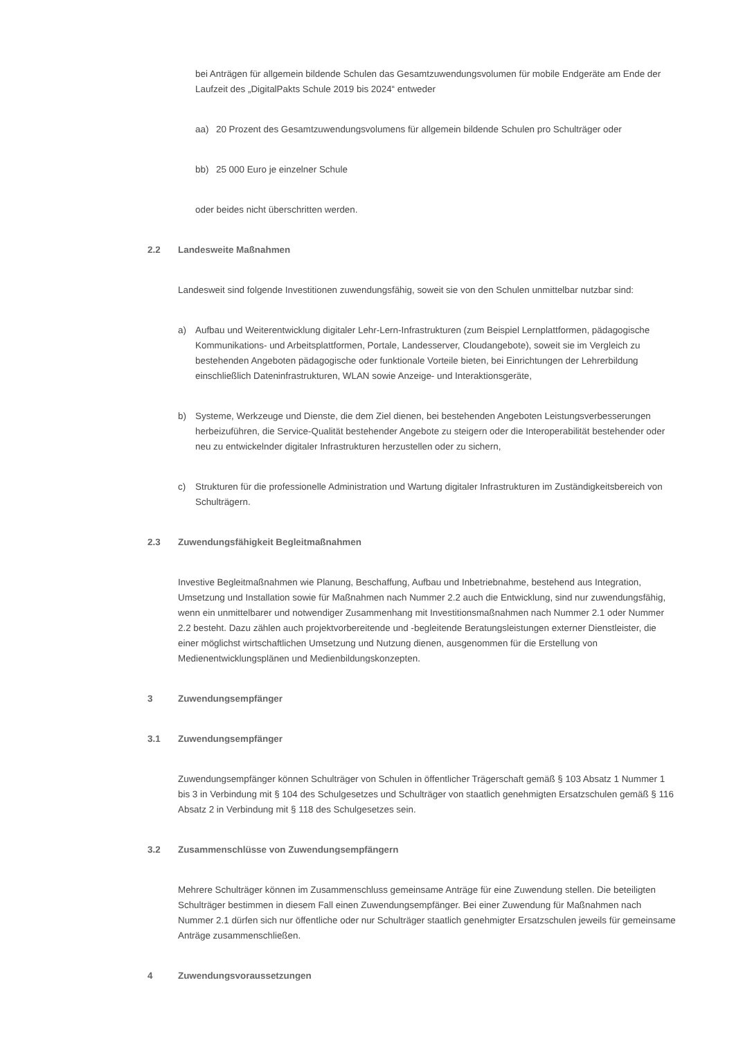bei Anträgen für allgemein bildende Schulen das Gesamtzuwendungsvolumen für mobile Endgeräte am Ende der Laufzeit des „DigitalPakts Schule 2019 bis 2024“ entweder
aa) 20 Prozent des Gesamtzuwendungsvolumens für allgemein bildende Schulen pro Schulträger oder
bb) 25 000 Euro je einzelner Schule
oder beides nicht überschritten werden.
2.2 Landesweite Maßnahmen
Landesweit sind folgende Investitionen zuwendungsfähig, soweit sie von den Schulen unmittelbar nutzbar sind:
a) Aufbau und Weiterentwicklung digitaler Lehr-Lern-Infrastrukturen (zum Beispiel Lernplattformen, pädagogische Kommunikations- und Arbeitsplattformen, Portale, Landesserver, Cloudangebote), soweit sie im Vergleich zu bestehenden Angeboten pädagogische oder funktionale Vorteile bieten, bei Einrichtungen der Lehrerbildung einschließlich Dateninfrastrukturen, WLAN sowie Anzeige- und Interaktionsgeräte,
b) Systeme, Werkzeuge und Dienste, die dem Ziel dienen, bei bestehenden Angeboten Leistungsverbesserungen herbeizuführen, die Service-Qualität bestehender Angebote zu steigern oder die Interoperabilität bestehender oder neu zu entwickelnder digitaler Infrastrukturen herzustellen oder zu sichern,
c) Strukturen für die professionelle Administration und Wartung digitaler Infrastrukturen im Zuständigkeitsbereich von Schulträgern.
2.3 Zuwendungsfähigkeit Begleitmaßnahmen
Investive Begleitmaßnahmen wie Planung, Beschaffung, Aufbau und Inbetriebnahme, bestehend aus Integration, Umsetzung und Installation sowie für Maßnahmen nach Nummer 2.2 auch die Entwicklung, sind nur zuwendungsfähig, wenn ein unmittelbarer und notwendiger Zusammenhang mit Investitionsmaßnahmen nach Nummer 2.1 oder Nummer 2.2 besteht. Dazu zählen auch projektvorbereitende und -begleitende Beratungsleistungen externer Dienstleister, die einer möglichst wirtschaftlichen Umsetzung und Nutzung dienen, ausgenommen für die Erstellung von Medienentwicklungsplänen und Medienbildungskonzepten.
3 Zuwendungsempfänger
3.1 Zuwendungsempfänger
Zuwendungsempfänger können Schulträger von Schulen in öffentlicher Trägerschaft gemäß § 103 Absatz 1 Nummer 1 bis 3 in Verbindung mit § 104 des Schulgesetzes und Schulträger von staatlich genehmigten Ersatzschulen gemäß § 116 Absatz 2 in Verbindung mit § 118 des Schulgesetzes sein.
3.2 Zusammenschlüsse von Zuwendungsempfängern
Mehrere Schulträger können im Zusammenschluss gemeinsame Anträge für eine Zuwendung stellen. Die beteiligten Schulträger bestimmen in diesem Fall einen Zuwendungsempfänger. Bei einer Zuwendung für Maßnahmen nach Nummer 2.1 dürfen sich nur öffentliche oder nur Schulträger staatlich genehmigter Ersatzschulen jeweils für gemeinsame Anträge zusammenschließen.
4 Zuwendungsvoraussetzungen